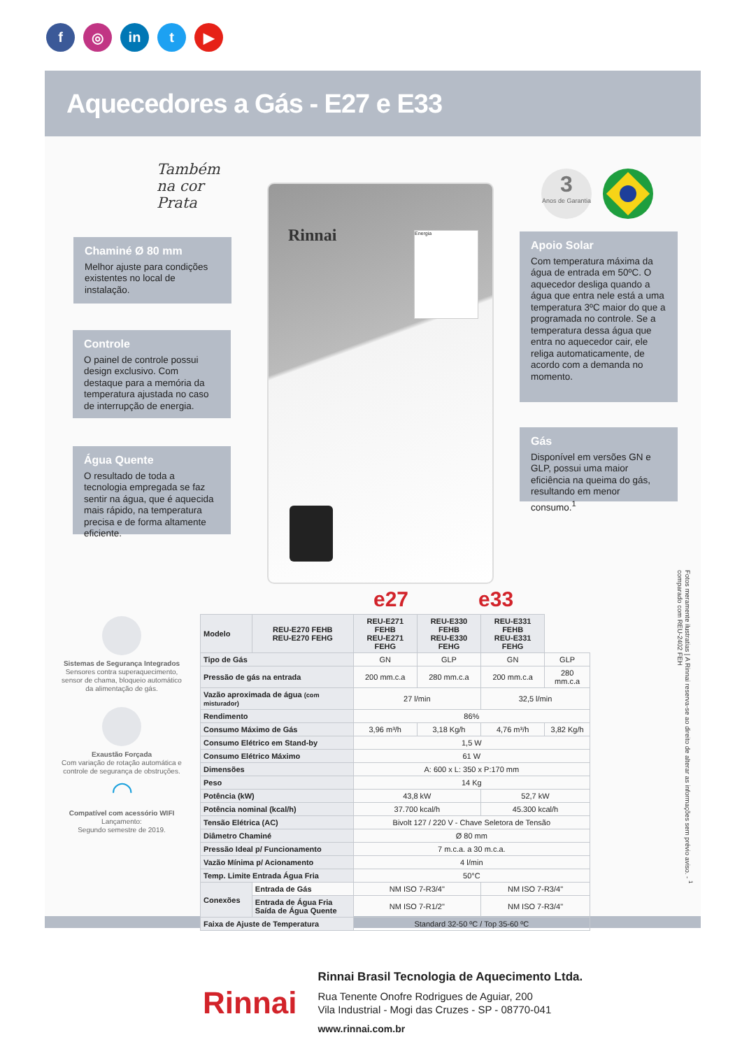f ◎ in t ▶
Aquecedores a Gás - E27 e E33
Também
na cor
Prata
Rinnai Energia
3
Anos de Garantia
Chaminé Ø 80 mm
Melhor ajuste para condições existentes no local de instalação.
Controle
O painel de controle possui design exclusivo. Com destaque para a memória da temperatura ajustada no caso de interrupção de energia.
Água Quente
O resultado de toda a tecnologia empregada se faz sentir na água, que é aquecida mais rápido, na temperatura precisa e de forma altamente eficiente.
Apoio Solar
Com temperatura máxima da água de entrada em 50ºC. O aquecedor desliga quando a água que entra nele está a uma temperatura 3ºC maior do que a programada no controle. Se a temperatura dessa água que entra no aquecedor cair, ele religa automaticamente, de acordo com a demanda no momento.
Gás
Disponível em versões GN e GLP, possui uma maior eficiência na queima do gás, resultando em menor consumo.<sup>1</sup>
Sistemas de Segurança Integrados
Sensores contra superaquecimento, sensor de chama, bloqueio automático da alimentação de gás.
Exaustão Forçada
Com variação de rotação automática e controle de segurança de obstruções.
◠
Compatível com acessório WIFI
Lançamento:
Segundo semestre de 2019.
e27 e33
| Modelo | REU-E270 FEHB REU-E270 FEHG | REU-E271 FEHB REU-E271 FEHG | REU-E330 FEHB REU-E330 FEHG | REU-E331 FEHB REU-E331 FEHG | |
| --- | --- | --- | --- | --- | --- |
| Tipo de Gás | | GN | GLP | GN | GLP |
| Pressão de gás na entrada | | 200 mm.c.a | 280 mm.c.a | 200 mm.c.a | 280 mm.c.a |
| Vazão aproximada de água (com misturador) | | 27 l/min | | 32,5 l/min | |
| Rendimento | | 86% | | | |
| Consumo Máximo de Gás | | 3,96 m³/h | 3,18 Kg/h | 4,76 m³/h | 3,82 Kg/h |
| Consumo Elétrico em Stand-by | | 1,5 W | | | |
| Consumo Elétrico Máximo | | 61 W | | | |
| Dimensões | | A: 600 x L: 350 x P:170 mm | | | |
| Peso | | 14 Kg | | | |
| Potência (kW) | | 43,8 kW | | 52,7 kW | |
| Potência nominal (kcal/h) | | 37.700 kcal/h | | 45.300 kcal/h | |
| Tensão Elétrica (AC) | | Bivolt 127 / 220 V - Chave Seletora de Tensão | | | |
| Diâmetro Chaminé | | Ø 80 mm | | | |
| Pressão Ideal p/ Funcionamento | | 7 m.c.a. a 30 m.c.a. | | | |
| Vazão Mínima p/ Acionamento | | 4 l/min | | | |
| Temp. Limite Entrada Água Fria | | 50°C | | | |
| Conexões | Entrada de Gás | NM ISO 7-R3/4" | | NM ISO 7-R3/4" | |
| | Entrada de Água Fria Saída de Água Quente | NM ISO 7-R1/2" | | NM ISO 7-R3/4" | |
| Faixa de Ajuste de Temperatura | | Standard 32-50 ºC / Top 35-60 ºC | | | |
Fotos meramente ilustratias | A Rinnai reserva-se ao direito de alterar as informações sem prévio aviso. - <sup>1</sup> comparado com REU-2402 FEH
Rinnai
Rinnai Brasil Tecnologia de Aquecimento Ltda.
Rua Tenente Onofre Rodrigues de Aguiar, 200
Vila Industrial - Mogi das Cruzes - SP - 08770-041
www.rinnai.com.br